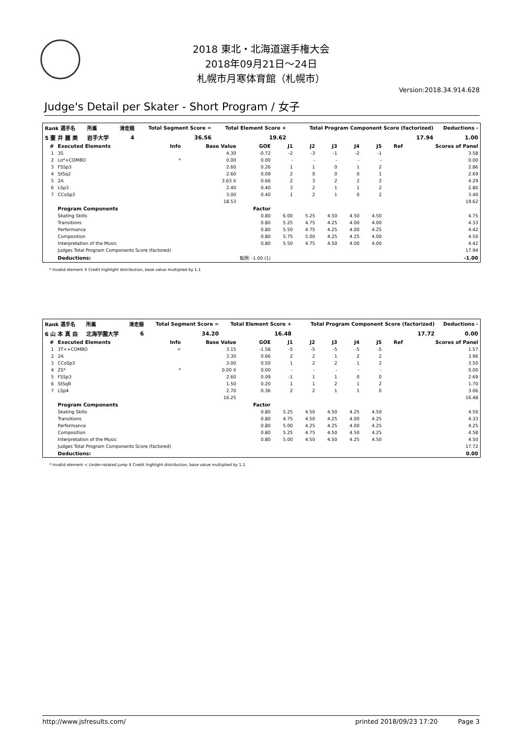2018 東北・北海道選手権大会
2018年09月21日～24日
札幌市月寒体育館（札幌市）
Version:2018.34.914.628
Judge's Detail per Skater - Short Program / 女子
| Rank 選手名 | 所属 | 滑走順 | Total Segment Score = | Total Element Score + | Total Program Component Score (factorized) | Deductions - |
| --- | --- | --- | --- | --- | --- | --- |
| 5 壷 井 麗 美 | 岩手大学 | 4 | 36.56 | 19.62 | 17.94 | 1.00 |
| # | Executed Elements | Info | Base Value | GOE | J1 | J2 | J3 | J4 | J5 | Ref | Scores of Panel |
| --- | --- | --- | --- | --- | --- | --- | --- | --- | --- | --- | --- |
| 1 | 3S | | 4.30 | -0.72 | -2 | -3 | -1 | -2 | -1 | | 3.58 |
| 2 | Lo*+COMBO | * | 0.00 | 0.00 | - | - | - | - | - | | 0.00 |
| 3 | FSSp3 | | 2.60 | 0.26 | 1 | 1 | 0 | 1 | 2 | | 2.86 |
| 4 | StSq2 | | 2.60 | 0.09 | 2 | 0 | 0 | 0 | 1 | | 2.69 |
| 5 | 2A | | 3.63 X | 0.66 | 2 | 3 | 2 | 2 | 2 | | 4.29 |
| 6 | LSp3 | | 2.40 | 0.40 | 3 | 2 | 1 | 1 | 2 | | 2.80 |
| 7 | CCoSp3 | | 3.00 | 0.40 | 1 | 2 | 1 | 0 | 2 | | 3.40 |
| | | | 18.53 | | | | | | | | 19.62 |
| | Program Components | | | Factor | | | | | | | |
| | Skating Skills | | | 0.80 | 6.00 | 5.25 | 4.50 | 4.50 | 4.50 | | 4.75 |
| | Transitions | | | 0.80 | 5.25 | 4.75 | 4.25 | 4.00 | 4.00 | | 4.33 |
| | Performance | | | 0.80 | 5.50 | 4.75 | 4.25 | 4.00 | 4.25 | | 4.42 |
| | Composition | | | 0.80 | 5.75 | 5.00 | 4.25 | 4.25 | 4.00 | | 4.50 |
| | Interpretation of the Music | | | 0.80 | 5.50 | 4.75 | 4.50 | 4.00 | 4.00 | | 4.42 |
| | Judges Total Program Components Score (factored) | | | | | | | | | | 17.94 |
| | Deductions: | 転倒: -1.00 (1) | | | | | | | | | -1.00 |
* Invalid element X Credit highlight distribution, base value multiplied by 1.1
| Rank 選手名 | 所属 | 滑走順 | Total Segment Score = | Total Element Score + | Total Program Component Score (factorized) | Deductions - |
| --- | --- | --- | --- | --- | --- | --- |
| 6 山 本 真 由 | 北海学園大学 | 6 | 34.20 | 16.48 | 17.72 | 0.00 |
| # | Executed Elements | Info | Base Value | GOE | J1 | J2 | J3 | J4 | J5 | Ref | Scores of Panel |
| --- | --- | --- | --- | --- | --- | --- | --- | --- | --- | --- | --- |
| 1 | 3T<+COMBO | < | 3.15 | -1.58 | -5 | -5 | -5 | -5 | -5 | | 1.57 |
| 2 | 2A | | 3.30 | 0.66 | 2 | 2 | 1 | 2 | 2 | | 3.96 |
| 3 | CCoSp3 | | 3.00 | 0.50 | 1 | 2 | 2 | 1 | 2 | | 3.50 |
| 4 | 2S* | * | 0.00 X | 0.00 | - | - | - | - | - | | 0.00 |
| 5 | FSSp3 | | 2.60 | 0.09 | -1 | 1 | 1 | 0 | 0 | | 2.69 |
| 6 | StSqB | | 1.50 | 0.20 | 1 | 1 | 2 | 1 | 2 | | 1.70 |
| 7 | LSp4 | | 2.70 | 0.36 | 2 | 2 | 1 | 1 | 0 | | 3.06 |
| | | | 16.25 | | | | | | | | 16.48 |
| | Program Components | | | Factor | | | | | | | |
| | Skating Skills | | | 0.80 | 5.25 | 4.50 | 4.50 | 4.25 | 4.50 | | 4.50 |
| | Transitions | | | 0.80 | 4.75 | 4.50 | 4.25 | 4.00 | 4.25 | | 4.33 |
| | Performance | | | 0.80 | 5.00 | 4.25 | 4.25 | 4.00 | 4.25 | | 4.25 |
| | Composition | | | 0.80 | 5.25 | 4.75 | 4.50 | 4.50 | 4.25 | | 4.58 |
| | Interpretation of the Music | | | 0.80 | 5.00 | 4.50 | 4.50 | 4.25 | 4.50 | | 4.50 |
| | Judges Total Program Components Score (factored) | | | | | | | | | | 17.72 |
| | Deductions: | | | | | | | | | | 0.00 |
* Invalid element < Under-rotated jump X Credit highlight distribution, base value multiplied by 1.1
http://www.jsfresults.com/ printed 2018/09/23 17:20 Page 3